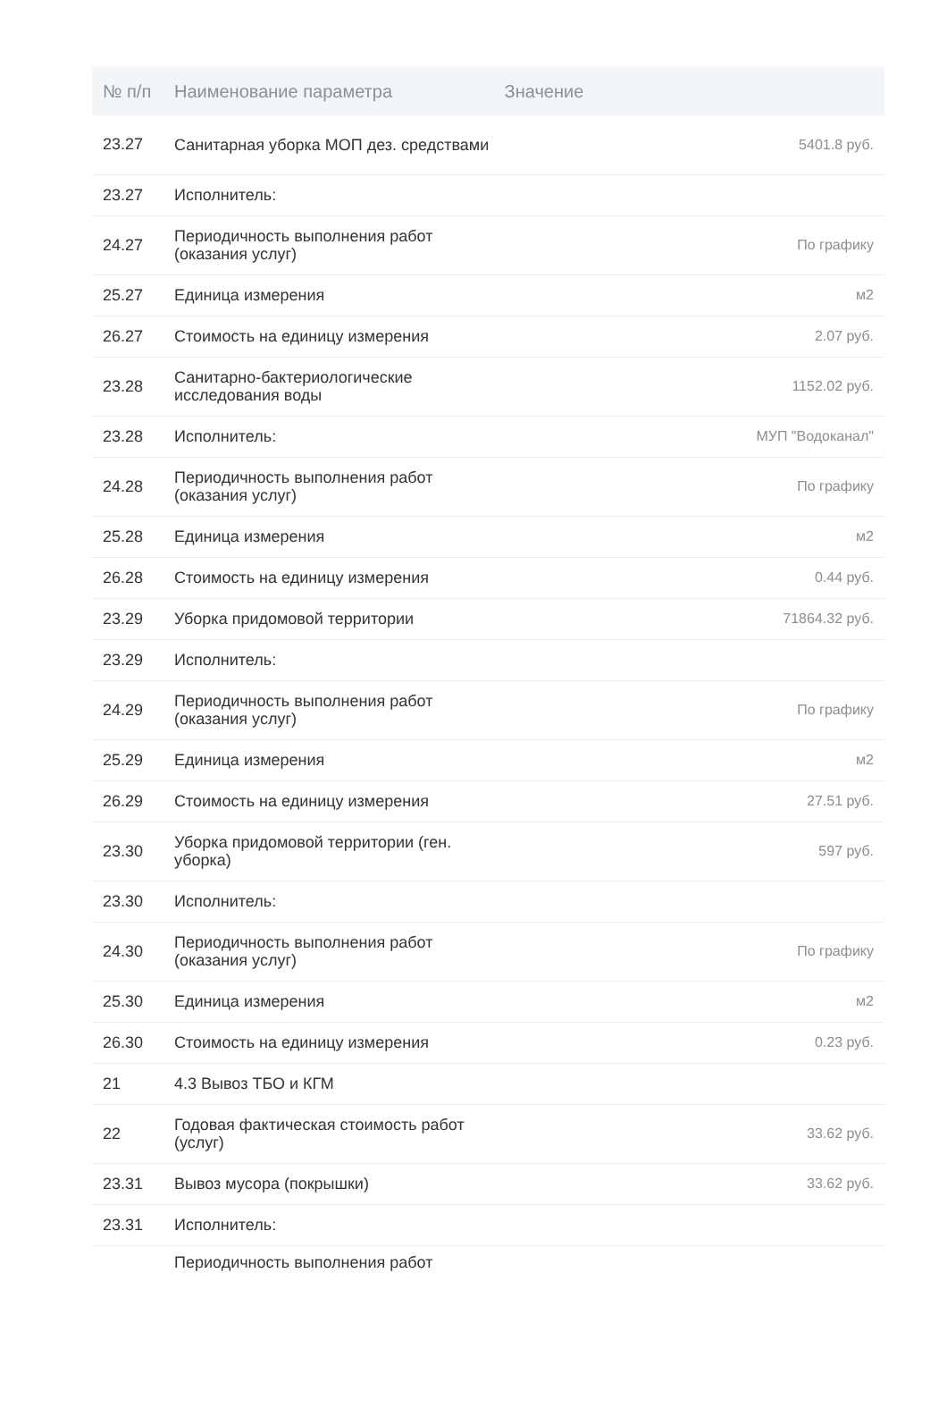| № п/п | Наименование параметра Значение | |
| --- | --- | --- |
| 23.27 | Санитарная уборка МОП дез. средствами | 5401.8 руб. |
| 23.27 | Исполнитель: | |
| 24.27 | Периодичность выполнения работ (оказания услуг) | По графику |
| 25.27 | Единица измерения | м2 |
| 26.27 | Стоимость на единицу измерения | 2.07 руб. |
| 23.28 | Санитарно-бактериологические исследования воды | 1152.02 руб. |
| 23.28 | Исполнитель: | МУП "Водоканал" |
| 24.28 | Периодичность выполнения работ (оказания услуг) | По графику |
| 25.28 | Единица измерения | м2 |
| 26.28 | Стоимость на единицу измерения | 0.44 руб. |
| 23.29 | Уборка придомовой территории | 71864.32 руб. |
| 23.29 | Исполнитель: | |
| 24.29 | Периодичность выполнения работ (оказания услуг) | По графику |
| 25.29 | Единица измерения | м2 |
| 26.29 | Стоимость на единицу измерения | 27.51 руб. |
| 23.30 | Уборка придомовой территории (ген. уборка) | 597 руб. |
| 23.30 | Исполнитель: | |
| 24.30 | Периодичность выполнения работ (оказания услуг) | По графику |
| 25.30 | Единица измерения | м2 |
| 26.30 | Стоимость на единицу измерения | 0.23 руб. |
| 21 | 4.3 Вывоз ТБО и КГМ | |
| 22 | Годовая фактическая стоимость работ (услуг) | 33.62 руб. |
| 23.31 | Вывоз мусора (покрышки) | 33.62 руб. |
| 23.31 | Исполнитель: | |
| | Периодичность выполнения работ | |